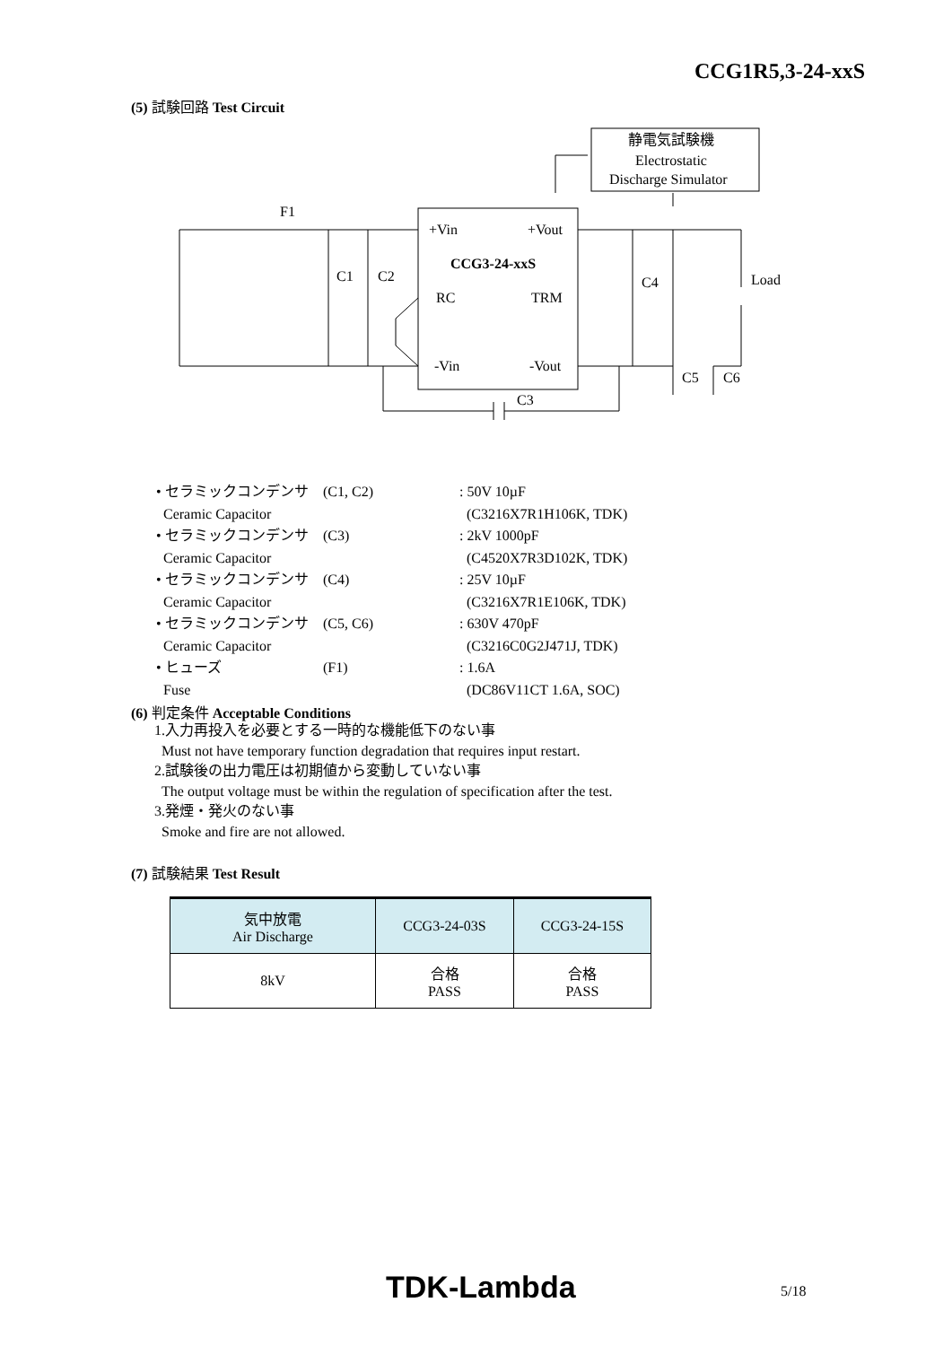CCG1R5,3-24-xxS
(5) 試験回路 Test Circuit
静電気試験機
Electrostatic
Discharge Simulator
F1
+Vin
+Vout
CCG3-24-xxS
C1
C2
RC
TRM
C4
Load
-Vin
-Vout
C5
C6
C3
| • セラミックコンデンサ | (C1, C2) | : 50V 10µF |
| Ceramic Capacitor | | (C3216X7R1H106K, TDK) |
| • セラミックコンデンサ | (C3) | : 2kV 1000pF |
| Ceramic Capacitor | | (C4520X7R3D102K, TDK) |
| • セラミックコンデンサ | (C4) | : 25V 10µF |
| Ceramic Capacitor | | (C3216X7R1E106K, TDK) |
| • セラミックコンデンサ | (C5, C6) | : 630V 470pF |
| Ceramic Capacitor | | (C3216C0G2J471J, TDK) |
| • ヒューズ | (F1) | : 1.6A |
| Fuse | | (DC86V11CT 1.6A, SOC) |
(6) 判定条件 Acceptable Conditions
1.入力再投入を必要とする一時的な機能低下のない事
Must not have temporary function degradation that requires input restart.
2.試験後の出力電圧は初期値から変動していない事
The output voltage must be within the regulation of specification after the test.
3.発煙・発火のない事
Smoke and fire are not allowed.
(7) 試験結果 Test Result
| 気中放電 Air Discharge | CCG3-24-03S | CCG3-24-15S |
| --- | --- | --- |
| 8kV | 合格 PASS | 合格 PASS |
TDK-Lambda 5/18